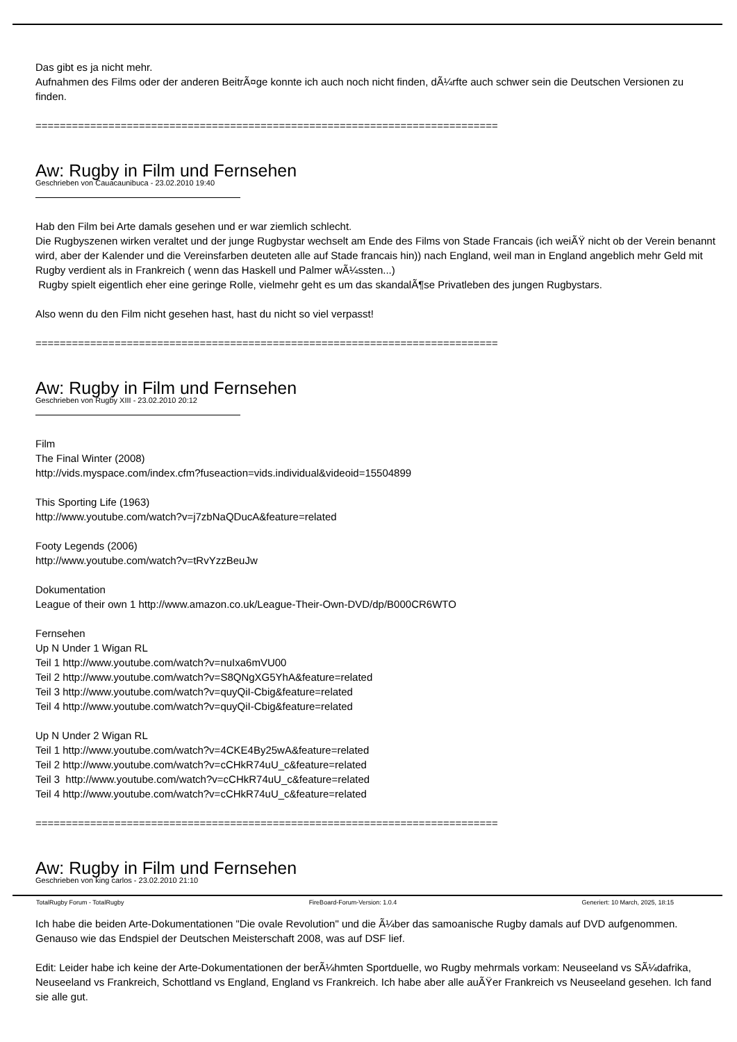Das gibt es ja nicht mehr.
Aufnahmen des Films oder der anderen BeitrÃ¤ge konnte ich auch noch nicht finden, dÃ¼rfte auch schwer sein die Deutschen Versionen zu finden.
============================================================================
Aw: Rugby in Film und Fernsehen
Geschrieben von Cauacaunibuca - 23.02.2010 19:40
Hab den Film bei Arte damals gesehen und er war ziemlich schlecht.
Die Rugbyszenen wirken veraltet und der junge Rugbystar wechselt am Ende des Films von Stade Francais (ich weiÃŸ nicht ob der Verein benannt wird, aber der Kalender und die Vereinsfarben deuteten alle auf Stade francais hin)) nach England, weil man in England angeblich mehr Geld mit Rugby verdient als in Frankreich ( wenn das Haskell und Palmer wÃ¼ssten...)
Rugby spielt eigentlich eher eine geringe Rolle, vielmehr geht es um das skandalÃ¶se Privatleben des jungen Rugbystars.
Also wenn du den Film nicht gesehen hast, hast du nicht so viel verpasst!
============================================================================
Aw: Rugby in Film und Fernsehen
Geschrieben von Rugby XIII - 23.02.2010 20:12
Film
The Final Winter (2008)
http://vids.myspace.com/index.cfm?fuseaction=vids.individual&videoid=15504899
This Sporting Life (1963)
http://www.youtube.com/watch?v=j7zbNaQDucA&feature=related
Footy Legends (2006)
http://www.youtube.com/watch?v=tRvYzzBeuJw
Dokumentation
League of their own 1 http://www.amazon.co.uk/League-Their-Own-DVD/dp/B000CR6WTO
Fernsehen
Up N Under 1 Wigan RL
Teil 1 http://www.youtube.com/watch?v=nuIxa6mVU00
Teil 2 http://www.youtube.com/watch?v=S8QNgXG5YhA&feature=related
Teil 3 http://www.youtube.com/watch?v=quyQiI-Cbig&feature=related
Teil 4 http://www.youtube.com/watch?v=quyQiI-Cbig&feature=related
Up N Under 2 Wigan RL
Teil 1 http://www.youtube.com/watch?v=4CKE4By25wA&feature=related
Teil 2 http://www.youtube.com/watch?v=cCHkR74uU_c&feature=related
Teil 3 http://www.youtube.com/watch?v=cCHkR74uU_c&feature=related
Teil 4 http://www.youtube.com/watch?v=cCHkR74uU_c&feature=related
============================================================================
Aw: Rugby in Film und Fernsehen
Geschrieben von king carlos - 23.02.2010 21:10
Ich habe die beiden Arte-Dokumentationen "Die ovale Revolution" und die Ã¼ber das samoanische Rugby damals auf DVD aufgenommen. Genauso wie das Endspiel der Deutschen Meisterschaft 2008, was auf DSF lief.
Edit: Leider habe ich keine der Arte-Dokumentationen der berÃ¼hmten Sportduelle, wo Rugby mehrmals vorkam: Neuseeland vs SÃ¼dafrika, Neuseeland vs Frankreich, Schottland vs England, England vs Frankreich. Ich habe aber alle auÃŸer Frankreich vs Neuseeland gesehen. Ich fand sie alle gut.
TotalRugby Forum - TotalRugby FireBoard-Forum-Version: 1.0.4 Generiert: 10 March, 2025, 18:15